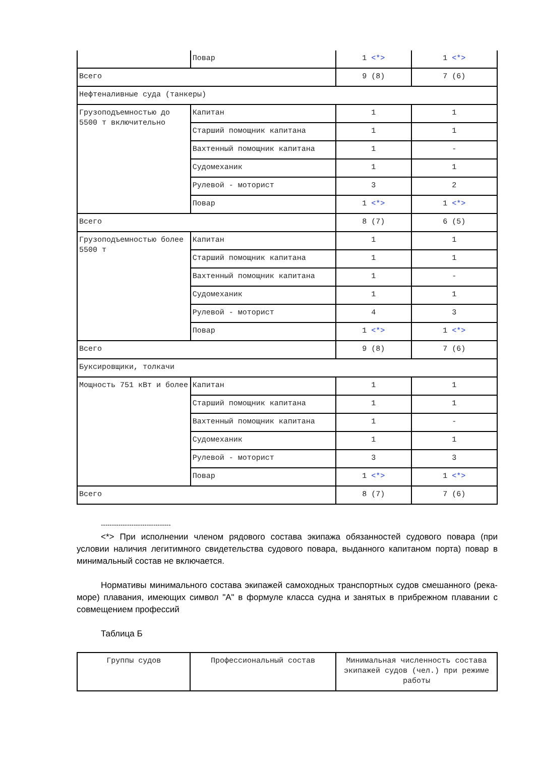| | Повар | 1 <*> | 1 <*> |
| Всего | | 9 (8) | 7 (6) |
| Нефтеналивные суда (танкеры) | | | |
| Грузоподъемностью до 5500 т включительно | Капитан | 1 | 1 |
| | Старший помощник капитана | 1 | 1 |
| | Вахтенный помощник капитана | 1 | - |
| | Судомеханик | 1 | 1 |
| | Рулевой - моторист | 3 | 2 |
| | Повар | 1 <*> | 1 <*> |
| Всего | | 8 (7) | 6 (5) |
| Грузоподъемностью более 5500 т | Капитан | 1 | 1 |
| | Старший помощник капитана | 1 | 1 |
| | Вахтенный помощник капитана | 1 | - |
| | Судомеханик | 1 | 1 |
| | Рулевой - моторист | 4 | 3 |
| | Повар | 1 <*> | 1 <*> |
| Всего | | 9 (8) | 7 (6) |
| Буксировщики, толкачи | | | |
| Мощность 751 кВт и более | Капитан | 1 | 1 |
| | Старший помощник капитана | 1 | 1 |
| | Вахтенный помощник капитана | 1 | - |
| | Судомеханик | 1 | 1 |
| | Рулевой - моторист | 3 | 3 |
| | Повар | 1 <*> | 1 <*> |
| Всего | | 8 (7) | 7 (6) |
--------------------------------
<*> При исполнении членом рядового состава экипажа обязанностей судового повара (при условии наличия легитимного свидетельства судового повара, выданного капитаном порта) повар в минимальный состав не включается.
Нормативы минимального состава экипажей самоходных транспортных судов смешанного (река-море) плавания, имеющих символ "А" в формуле класса судна и занятых в прибрежном плавании с совмещением профессий
Таблица Б
| Группы судов | Профессиональный состав | Минимальная численность состава экипажей судов (чел.) при режиме работы |
| --- | --- | --- |